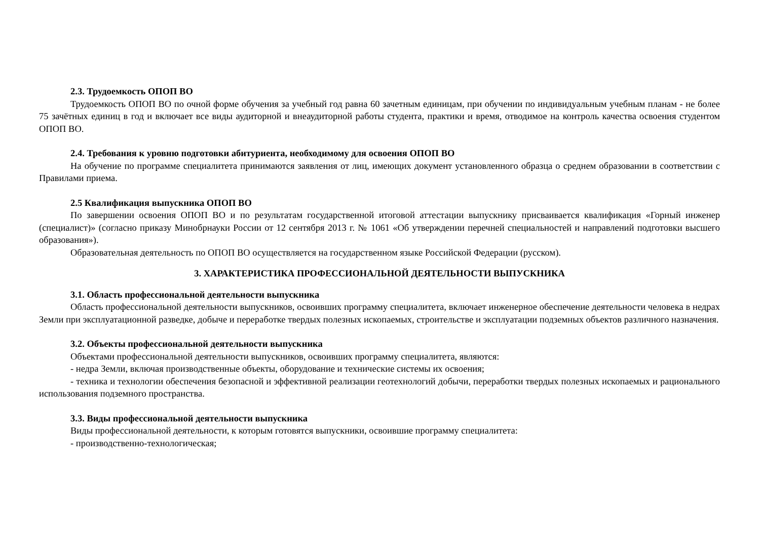2.3. Трудоемкость ОПОП ВО
Трудоемкость ОПОП ВО по очной форме обучения за учебный год равна 60 зачетным единицам, при обучении по индивидуальным учебным планам - не более 75 зачётных единиц в год и включает все виды аудиторной и внеаудиторной работы студента, практики и время, отводимое на контроль качества освоения студентом ОПОП ВО.
2.4. Требования к уровню подготовки абитуриента, необходимому для освоения ОПОП ВО
На обучение по программе специалитета принимаются заявления от лиц, имеющих документ установленного образца о среднем образовании в соответствии с Правилами приема.
2.5 Квалификация выпускника ОПОП ВО
По завершении освоения ОПОП ВО и по результатам государственной итоговой аттестации выпускнику присваивается квалификация «Горный инженер (специалист)» (согласно приказу Минобрнауки России от 12 сентября 2013 г. № 1061 «Об утверждении перечней специальностей и направлений подготовки высшего образования»).
Образовательная деятельность по ОПОП ВО осуществляется на государственном языке Российской Федерации (русском).
3. ХАРАКТЕРИСТИКА ПРОФЕССИОНАЛЬНОЙ ДЕЯТЕЛЬНОСТИ ВЫПУСКНИКА
3.1. Область профессиональной деятельности выпускника
Область профессиональной деятельности выпускников, освоивших программу специалитета, включает инженерное обеспечение деятельности человека в недрах Земли при эксплуатационной разведке, добыче и переработке твердых полезных ископаемых, строительстве и эксплуатации подземных объектов различного назначения.
3.2. Объекты профессиональной деятельности выпускника
Объектами профессиональной деятельности выпускников, освоивших программу специалитета, являются:
- недра Земли, включая производственные объекты, оборудование и технические системы их освоения;
- техника и технологии обеспечения безопасной и эффективной реализации геотехнологий добычи, переработки твердых полезных ископаемых и рационального использования подземного пространства.
3.3. Виды профессиональной деятельности выпускника
Виды профессиональной деятельности, к которым готовятся выпускники, освоившие программу специалитета:
- производственно-технологическая;